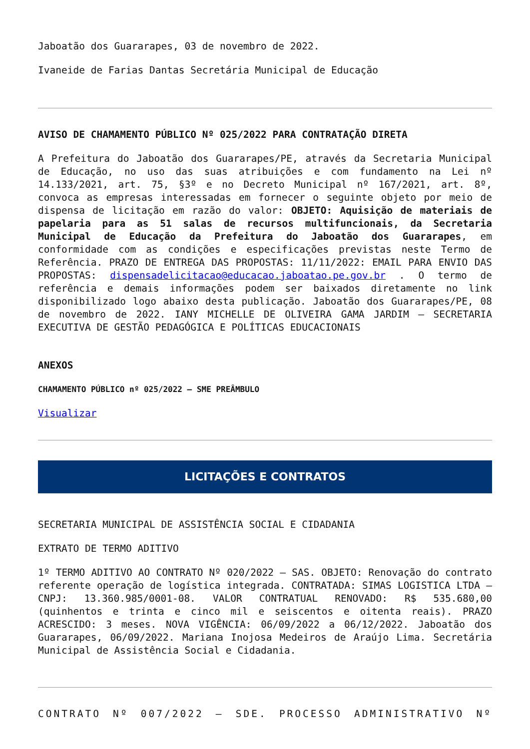Jaboatão dos Guararapes, 03 de novembro de 2022.
Ivaneide de Farias Dantas Secretária Municipal de Educação
AVISO DE CHAMAMENTO PÚBLICO Nº 025/2022 PARA CONTRATAÇÃO DIRETA
A Prefeitura do Jaboatão dos Guararapes/PE, através da Secretaria Municipal de Educação, no uso das suas atribuições e com fundamento na Lei nº 14.133/2021, art. 75, §3º e no Decreto Municipal nº 167/2021, art. 8º, convoca as empresas interessadas em fornecer o seguinte objeto por meio de dispensa de licitação em razão do valor: OBJETO: Aquisição de materiais de papelaria para as 51 salas de recursos multifuncionais, da Secretaria Municipal de Educação da Prefeitura do Jaboatão dos Guararapes, em conformidade com as condições e especificações previstas neste Termo de Referência. PRAZO DE ENTREGA DAS PROPOSTAS: 11/11/2022: EMAIL PARA ENVIO DAS PROPOSTAS: dispensadelicitacao@educacao.jaboatao.pe.gov.br . O termo de referência e demais informações podem ser baixados diretamente no link disponibilizado logo abaixo desta publicação. Jaboatão dos Guararapes/PE, 08 de novembro de 2022. IANY MICHELLE DE OLIVEIRA GAMA JARDIM – SECRETARIA EXECUTIVA DE GESTÃO PEDAGÓGICA E POLÍTICAS EDUCACIONAIS
ANEXOS
CHAMAMENTO PÚBLICO nº 025/2022 – SME PREÂMBULO
Visualizar
LICITAÇÕES E CONTRATOS
SECRETARIA MUNICIPAL DE ASSISTÊNCIA SOCIAL E CIDADANIA
EXTRATO DE TERMO ADITIVO
1º TERMO ADITIVO AO CONTRATO Nº 020/2022 – SAS. OBJETO: Renovação do contrato referente operação de logística integrada. CONTRATADA: SIMAS LOGISTICA LTDA – CNPJ: 13.360.985/0001-08. VALOR CONTRATUAL RENOVADO: R$ 535.680,00 (quinhentos e trinta e cinco mil e seiscentos e oitenta reais). PRAZO ACRESCIDO: 3 meses. NOVA VIGÊNCIA: 06/09/2022 a 06/12/2022. Jaboatão dos Guararapes, 06/09/2022. Mariana Inojosa Medeiros de Araújo Lima. Secretária Municipal de Assistência Social e Cidadania.
CONTRATO Nº 007/2022 – SDE. PROCESSO ADMINISTRATIVO Nº